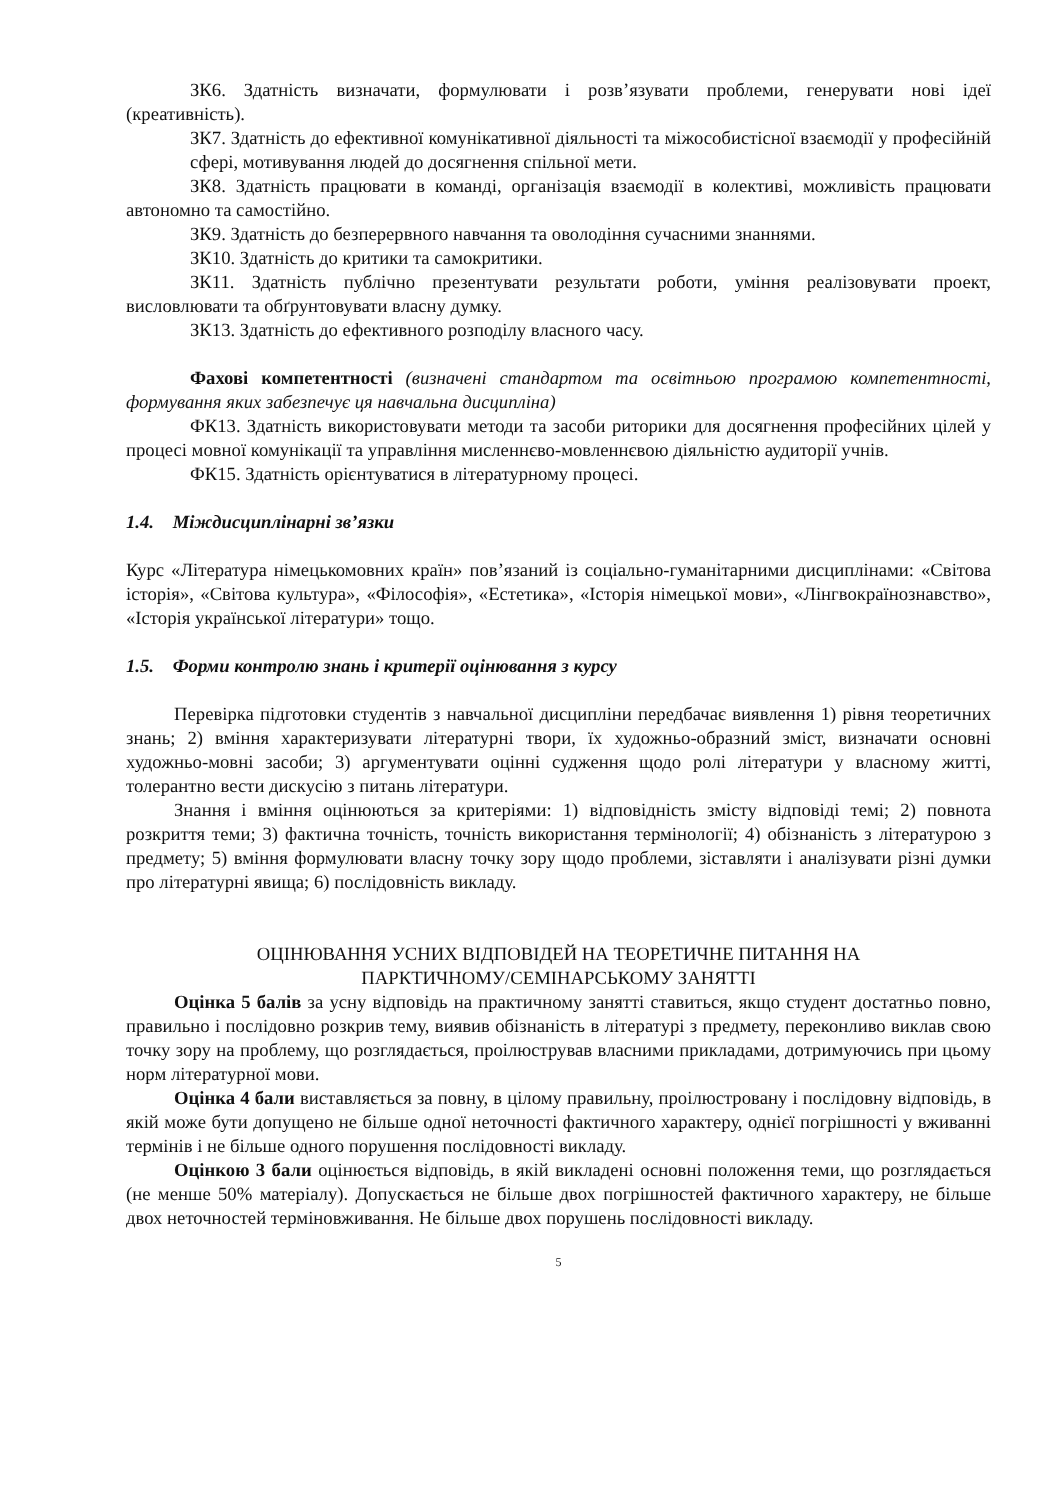ЗК6. Здатність визначати, формулювати і розв’язувати проблеми, генерувати нові ідеї (креативність).
ЗК7. Здатність до ефективної комунікативної діяльності та міжособистісної взаємодії у професійній сфері, мотивування людей до досягнення спільної мети.
ЗК8. Здатність працювати в команді, організація взаємодії в колективі, можливість працювати автономно та самостійно.
ЗК9. Здатність до безперервного навчання та оволодіння сучасними знаннями.
ЗК10. Здатність до критики та самокритики.
ЗК11. Здатність публічно презентувати результати роботи, уміння реалізовувати проект, висловлювати та обґрунтовувати власну думку.
ЗК13. Здатність до ефективного розподілу власного часу.
Фахові компетентності (визначені стандартом та освітньою програмою компетентності, формування яких забезпечує ця навчальна дисципліна)
ФК13. Здатність використовувати методи та засоби риторики для досягнення професійних цілей у процесі мовної комунікації та управління мисленнєво-мовленнєвою діяльністю аудиторії учнів.
ФК15. Здатність орієнтуватися в літературному процесі.
1.4. Міждисциплінарні зв’язки
Курс «Література німецькомовних країн» пов’язаний із соціально-гуманітарними дисциплінами: «Світова історія», «Світова культура», «Філософія», «Естетика», «Історія німецької мови», «Лінгвокраїнознавство», «Історія української літератури» тощо.
1.5. Форми контролю знань і критерії оцінювання з курсу
Перевірка підготовки студентів з навчальної дисципліни передбачає виявлення 1) рівня теоретичних знань; 2) вміння характеризувати літературні твори, їх художньо-образний зміст, визначати основні художньо-мовні засоби; 3) аргументувати оцінні судження щодо ролі літератури у власному житті, толерантно вести дискусію з питань літератури.
Знання і вміння оцінюються за критеріями: 1) відповідність змісту відповіді темі; 2) повнота розкриття теми; 3) фактична точність, точність використання термінології; 4) обізнаність з літературою з предмету; 5) вміння формулювати власну точку зору щодо проблеми, зіставляти і аналізувати різні думки про літературні явища; 6) послідовність викладу.
ОЦІНЮВАННЯ УСНИХ ВІДПОВІДЕЙ НА ТЕОРЕТИЧНЕ ПИТАННЯ НА
ПАРКТИЧНОМУ/СЕМІНАРСЬКОМУ ЗАНЯТТІ
Оцінка 5 балів за усну відповідь на практичному занятті ставиться, якщо студент достатньо повно, правильно і послідовно розкрив тему, виявив обізнаність в літературі з предмету, переконливо виклав свою точку зору на проблему, що розглядається, проілюстрував власними прикладами, дотримуючись при цьому норм літературної мови.
Оцінка 4 бали виставляється за повну, в цілому правильну, проілюстровану і послідовну відповідь, в якій може бути допущено не більше одної неточності фактичного характеру, однієї погрішності у вживанні термінів і не більше одного порушення послідовності викладу.
Оцінкою 3 бали оцінюється відповідь, в якій викладені основні положення теми, що розглядається (не менше 50% матеріалу). Допускається не більше двох погрішностей фактичного характеру, не більше двох неточностей терміновживання. Не більше двох порушень послідовності викладу.
5